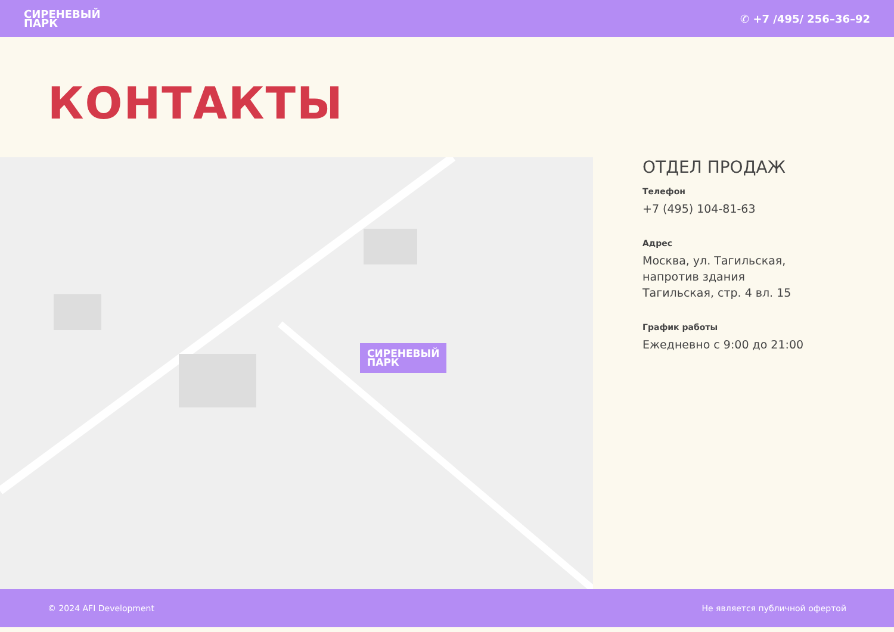СИРЕНЕВЫЙ
ПАРК
✆ +7 /495/ 256–36–92
КОНТАКТЫ
СИРЕНЕВЫЙ
ПАРК
ОТДЕЛ ПРОДАЖ
Телефон
+7 (495) 104-81-63
Адрес
Москва, ул. Тагильская,
напротив здания
Тагильская, стр. 4 вл. 15
График работы
Ежедневно с 9:00 до 21:00
© 2024 AFI Development Не является публичной офертой